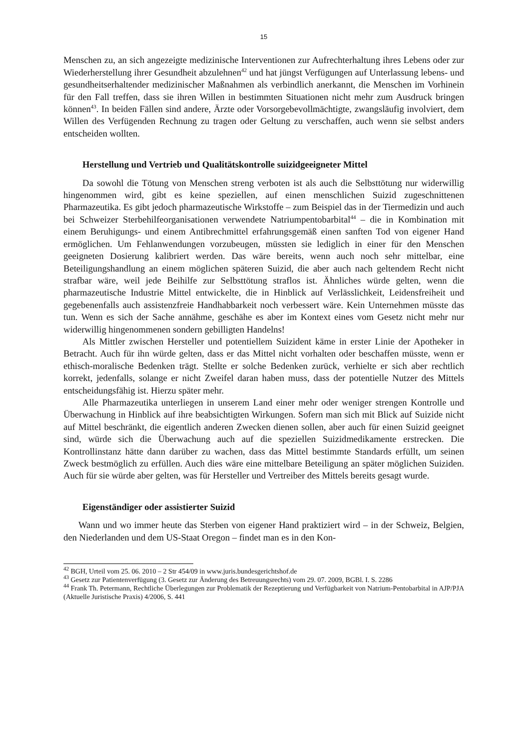15
Menschen zu, an sich angezeigte medizinische Interventionen zur Aufrechterhaltung ihres Lebens oder zur Wiederherstellung ihrer Gesundheit abzulehnen<sup>42</sup> und hat jüngst Verfügungen auf Unterlassung lebens- und gesundheitserhaltender medizinischer Maßnahmen als verbindlich anerkannt, die Menschen im Vorhinein für den Fall treffen, dass sie ihren Willen in bestimmten Situationen nicht mehr zum Ausdruck bringen können<sup>43</sup>. In beiden Fällen sind andere, Ärzte oder Vorsorgebevollmächtigte, zwangsläufig involviert, dem Willen des Verfügenden Rechnung zu tragen oder Geltung zu verschaffen, auch wenn sie selbst anders entscheiden wollten.
Herstellung und Vertrieb und Qualitätskontrolle suizidgeeigneter Mittel
Da sowohl die Tötung von Menschen streng verboten ist als auch die Selbsttötung nur widerwillig hingenommen wird, gibt es keine speziellen, auf einen menschlichen Suizid zugeschnittenen Pharmazeutika. Es gibt jedoch pharmazeutische Wirkstoffe – zum Beispiel das in der Tiermedizin und auch bei Schweizer Sterbehilfeorganisationen verwendete Natriumpentobarbital<sup>44</sup> – die in Kombination mit einem Beruhigungs- und einem Antibrechmittel erfahrungsgemäß einen sanften Tod von eigener Hand ermöglichen. Um Fehlanwendungen vorzubeugen, müssten sie lediglich in einer für den Menschen geeigneten Dosierung kalibriert werden. Das wäre bereits, wenn auch noch sehr mittelbar, eine Beteiligungshandlung an einem möglichen späteren Suizid, die aber auch nach geltendem Recht nicht strafbar wäre, weil jede Beihilfe zur Selbsttötung straflos ist. Ähnliches würde gelten, wenn die pharmazeutische Industrie Mittel entwickelte, die in Hinblick auf Verlässlichkeit, Leidensfreiheit und gegebenenfalls auch assistenzfreie Handhabbarkeit noch verbessert wäre. Kein Unternehmen müsste das tun. Wenn es sich der Sache annähme, geschähe es aber im Kontext eines vom Gesetz nicht mehr nur widerwillig hingenommenen sondern gebilligten Handelns!
Als Mittler zwischen Hersteller und potentiellem Suizident käme in erster Linie der Apotheker in Betracht. Auch für ihn würde gelten, dass er das Mittel nicht vorhalten oder beschaffen müsste, wenn er ethisch-moralische Bedenken trägt. Stellte er solche Bedenken zurück, verhielte er sich aber rechtlich korrekt, jedenfalls, solange er nicht Zweifel daran haben muss, dass der potentielle Nutzer des Mittels entscheidungsfähig ist. Hierzu später mehr.
Alle Pharmazeutika unterliegen in unserem Land einer mehr oder weniger strengen Kontrolle und Überwachung in Hinblick auf ihre beabsichtigten Wirkungen. Sofern man sich mit Blick auf Suizide nicht auf Mittel beschränkt, die eigentlich anderen Zwecken dienen sollen, aber auch für einen Suizid geeignet sind, würde sich die Überwachung auch auf die speziellen Suizidmedikamente erstrecken. Die Kontrollinstanz hätte dann darüber zu wachen, dass das Mittel bestimmte Standards erfüllt, um seinen Zweck bestmöglich zu erfüllen. Auch dies wäre eine mittelbare Beteiligung an später möglichen Suiziden. Auch für sie würde aber gelten, was für Hersteller und Vertreiber des Mittels bereits gesagt wurde.
Eigenständiger oder assistierter Suizid
Wann und wo immer heute das Sterben von eigener Hand praktiziert wird – in der Schweiz, Belgien, den Niederlanden und dem US-Staat Oregon – findet man es in den Kon-
<sup>42</sup> BGH, Urteil vom 25. 06. 2010 – 2 Str 454/09 in www.juris.bundesgerichtshof.de
<sup>43</sup> Gesetz zur Patientenverfügung (3. Gesetz zur Änderung des Betreuungsrechts) vom 29. 07. 2009, BGBl. I. S. 2286
<sup>44</sup> Frank Th. Petermann, Rechtliche Überlegungen zur Problematik der Rezeptierung und Verfügbarkeit von Natrium-Pentobarbital in AJP/PJA (Aktuelle Juristische Praxis) 4/2006, S. 441